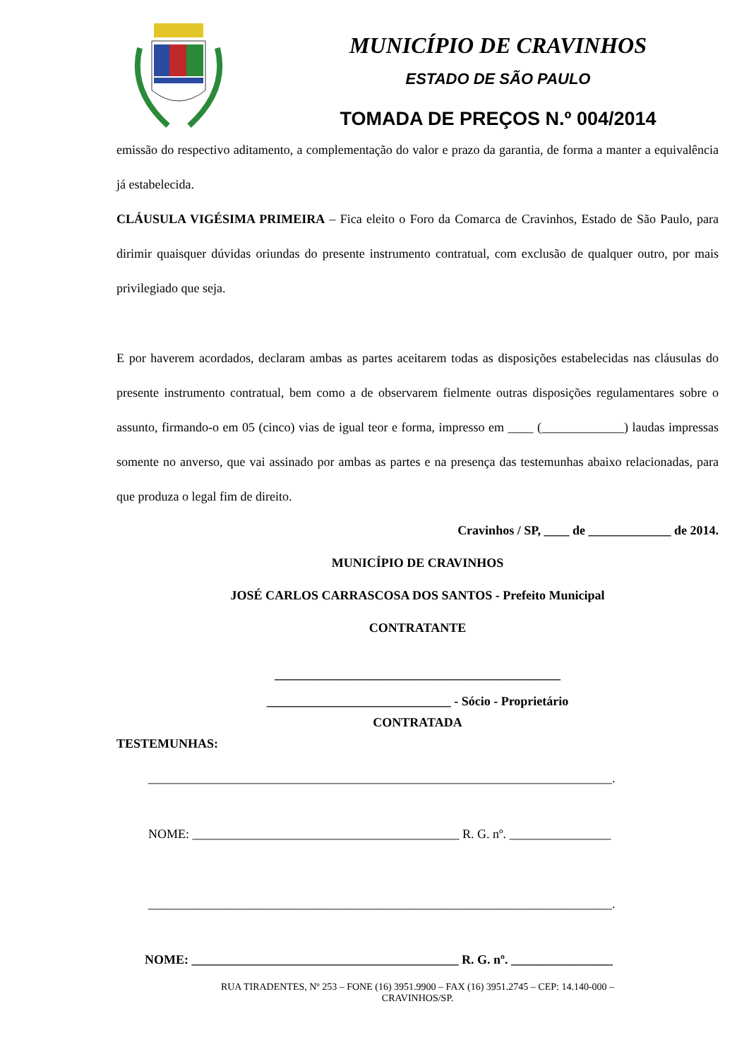MUNICÍPIO DE CRAVINHOS
ESTADO DE SÃO PAULO
TOMADA DE PREÇOS N.º 004/2014
emissão do respectivo aditamento, a complementação do valor e prazo da garantia, de forma a manter a equivalência já estabelecida.
CLÁUSULA VIGÉSIMA PRIMEIRA – Fica eleito o Foro da Comarca de Cravinhos, Estado de São Paulo, para dirimir quaisquer dúvidas oriundas do presente instrumento contratual, com exclusão de qualquer outro, por mais privilegiado que seja.
E por haverem acordados, declaram ambas as partes aceitarem todas as disposições estabelecidas nas cláusulas do presente instrumento contratual, bem como a de observarem fielmente outras disposições regulamentares sobre o assunto, firmando-o em 05 (cinco) vias de igual teor e forma, impresso em ____ (_____________) laudas impressas somente no anverso, que vai assinado por ambas as partes e na presença das testemunhas abaixo relacionadas, para que produza o legal fim de direito.
Cravinhos / SP, ____ de _____________ de 2014.
MUNICÍPIO DE CRAVINHOS
JOSÉ CARLOS CARRASCOSA DOS SANTOS - Prefeito Municipal
CONTRATANTE
_____________________________________________
_____________________________ - Sócio - Proprietário
CONTRATADA
TESTEMUNHAS:
_________________________________________________________________________.
NOME: __________________________________________ R. G. nº. ________________
_________________________________________________________________________.
NOME: __________________________________________ R. G. nº. ________________
RUA TIRADENTES, Nº 253 – FONE (16) 3951.9900 – FAX (16) 3951.2745 – CEP: 14.140-000 –
CRAVINHOS/SP.